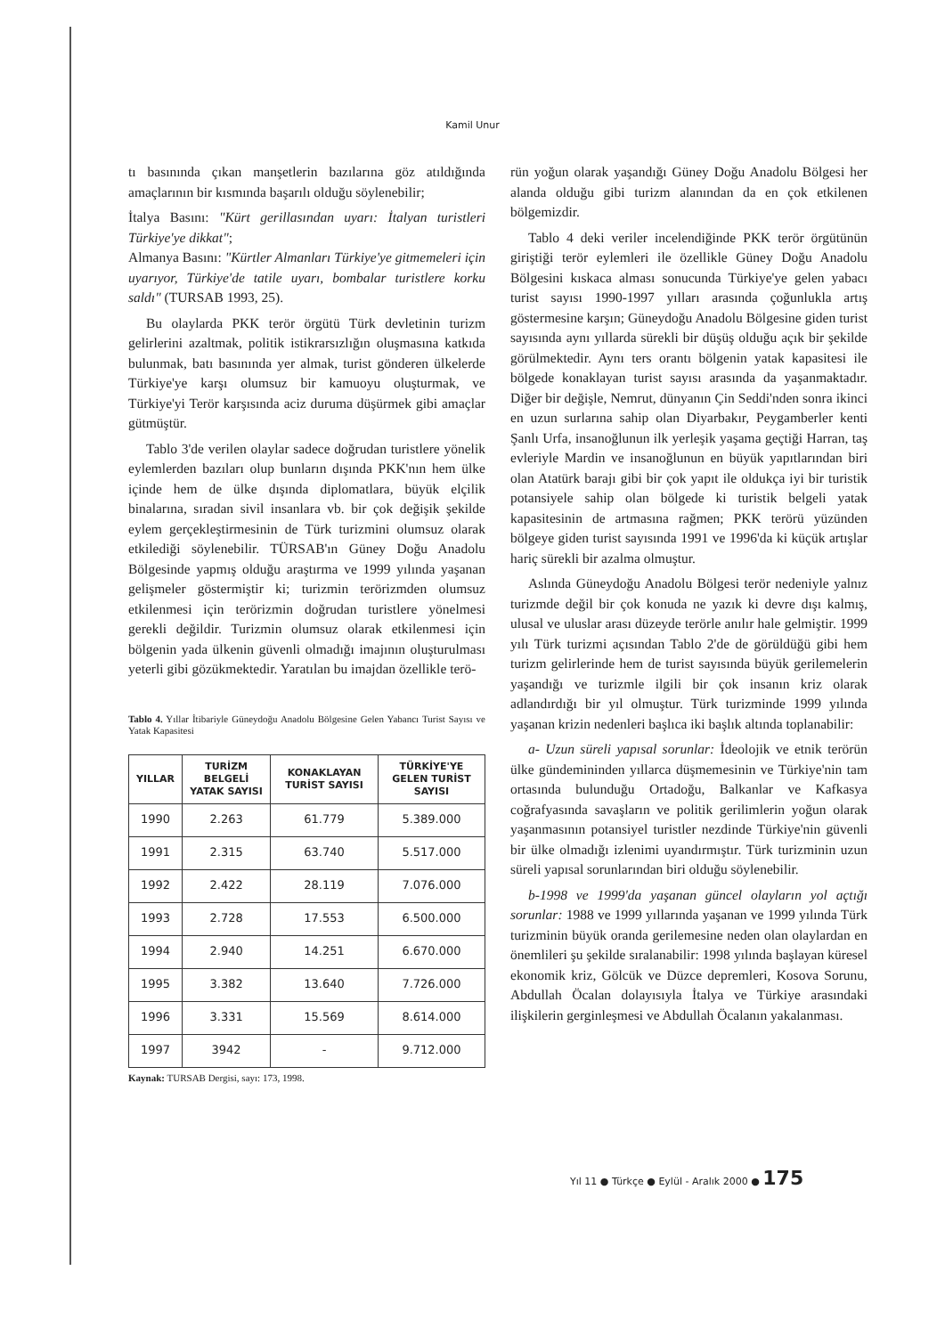Kamil Unur
tı basınında çıkan manşetlerin bazılarına göz atıldığında amaçlarının bir kısmında başarılı olduğu söylenebilir;
İtalya Basını: "Kürt gerillasından uyarı: İtalyan turistleri Türkiye'ye dikkat";
Almanya Basını: "Kürtler Almanları Türkiye'ye gitmemeleri için uyarıyor, Türkiye'de tatile uyarı, bombalar turistlere korku saldı" (TURSAB 1993, 25).
Bu olaylarda PKK terör örgütü Türk devletinin turizm gelirlerini azaltmak, politik istikrarsızlığın oluşmasına katkıda bulunmak, batı basınında yer almak, turist gönderen ülkelerde Türkiye'ye karşı olumsuz bir kamuoyu oluşturmak, ve Türkiye'yi Terör karşısında aciz duruma düşürmek gibi amaçlar gütmüştür.
Tablo 3'de verilen olaylar sadece doğrudan turistlere yönelik eylemlerden bazıları olup bunların dışında PKK'nın hem ülke içinde hem de ülke dışında diplomatlara, büyük elçilik binalarına, sıradan sivil insanlara vb. bir çok değişik şekilde eylem gerçekleştirmesinin de Türk turizmini olumsuz olarak etkilediği söylenebilir. TÜRSAB'ın Güney Doğu Anadolu Bölgesinde yapmış olduğu araştırma ve 1999 yılında yaşanan gelişmeler göstermiştir ki; turizmin terörizmden olumsuz etkilenmesi için terörizmin doğrudan turistlere yönelmesi gerekli değildir. Turizmin olumsuz olarak etkilenmesi için bölgenin yada ülkenin güvenli olmadığı imajının oluşturulması yeterli gibi gözükmektedir. Yaratılan bu imajdan özellikle terö-
Tablo 4. Yıllar İtibariyle Güneydoğu Anadolu Bölgesine Gelen Yabancı Turist Sayısı ve Yatak Kapasitesi
| YILLAR | TURİZM BELGELİ YATAK SAYISI | KONAKLAYAN TURİST SAYISI | TÜRKİYE'YE GELEN TURİST SAYISI |
| --- | --- | --- | --- |
| 1990 | 2.263 | 61.779 | 5.389.000 |
| 1991 | 2.315 | 63.740 | 5.517.000 |
| 1992 | 2.422 | 28.119 | 7.076.000 |
| 1993 | 2.728 | 17.553 | 6.500.000 |
| 1994 | 2.940 | 14.251 | 6.670.000 |
| 1995 | 3.382 | 13.640 | 7.726.000 |
| 1996 | 3.331 | 15.569 | 8.614.000 |
| 1997 | 3942 | - | 9.712.000 |
Kaynak: TURSAB Dergisi, sayı: 173, 1998.
rün yoğun olarak yaşandığı Güney Doğu Anadolu Bölgesi her alanda olduğu gibi turizm alanından da en çok etkilenen bölgemizdir.
Tablo 4 deki veriler incelendiğinde PKK terör örgütünün giriştiği terör eylemleri ile özellikle Güney Doğu Anadolu Bölgesini kıskaca alması sonucunda Türkiye'ye gelen yabacı turist sayısı 1990-1997 yılları arasında çoğunlukla artış göstermesine karşın; Güneydoğu Anadolu Bölgesine giden turist sayısında aynı yıllarda sürekli bir düşüş olduğu açık bir şekilde görülmektedir. Aynı ters orantı bölgenin yatak kapasitesi ile bölgede konaklayan turist sayısı arasında da yaşanmaktadır. Diğer bir değişle, Nemrut, dünyanın Çin Seddi'nden sonra ikinci en uzun surlarına sahip olan Diyarbakır, Peygamberler kenti Şanlı Urfa, insanoğlunun ilk yerleşik yaşama geçtiği Harran, taş evleriyle Mardin ve insanoğlunun en büyük yapıtlarından biri olan Atatürk barajı gibi bir çok yapıt ile oldukça iyi bir turistik potansiyele sahip olan bölgede ki turistik belgeli yatak kapasitesinin de artmasına rağmen; PKK terörü yüzünden bölgeye giden turist sayısında 1991 ve 1996'da ki küçük artışlar hariç sürekli bir azalma olmuştur.
Aslında Güneydoğu Anadolu Bölgesi terör nedeniyle yalnız turizmde değil bir çok konuda ne yazık ki devre dışı kalmış, ulusal ve uluslar arası düzeyde terörle anılır hale gelmiştir. 1999 yılı Türk turizmi açısından Tablo 2'de de görüldüğü gibi hem turizm gelirlerinde hem de turist sayısında büyük gerilemelerin yaşandığı ve turizmle ilgili bir çok insanın kriz olarak adlandırdığı bir yıl olmuştur. Türk turizminde 1999 yılında yaşanan krizin nedenleri başlıca iki başlık altında toplanabilir:
a- Uzun süreli yapısal sorunlar: İdeolojik ve etnik terörün ülke gündemininden yıllarca düşmemesinin ve Türkiye'nin tam ortasında bulunduğu Ortadoğu, Balkanlar ve Kafkasya coğrafyasında savaşların ve politik gerilimlerin yoğun olarak yaşanmasının potansiyel turistler nezdinde Türkiye'nin güvenli bir ülke olmadığı izlenimi uyandırmıştır. Türk turizminin uzun süreli yapısal sorunlarından biri olduğu söylenebilir.
b-1998 ve 1999'da yaşanan güncel olayların yol açtığı sorunlar: 1988 ve 1999 yıllarında yaşanan ve 1999 yılında Türk turizminin büyük oranda gerilemesine neden olan olaylardan en önemlileri şu şekilde sıralanabilir: 1998 yılında başlayan küresel ekonomik kriz, Gölcük ve Düzce depremleri, Kosova Sorunu, Abdullah Öcalan dolayısıyla İtalya ve Türkiye arasındaki ilişkilerin gerginleşmesi ve Abdullah Öcalanın yakalanması.
Yıl 11 ● Türkçe ● Eylül - Aralık 2000 ● 175